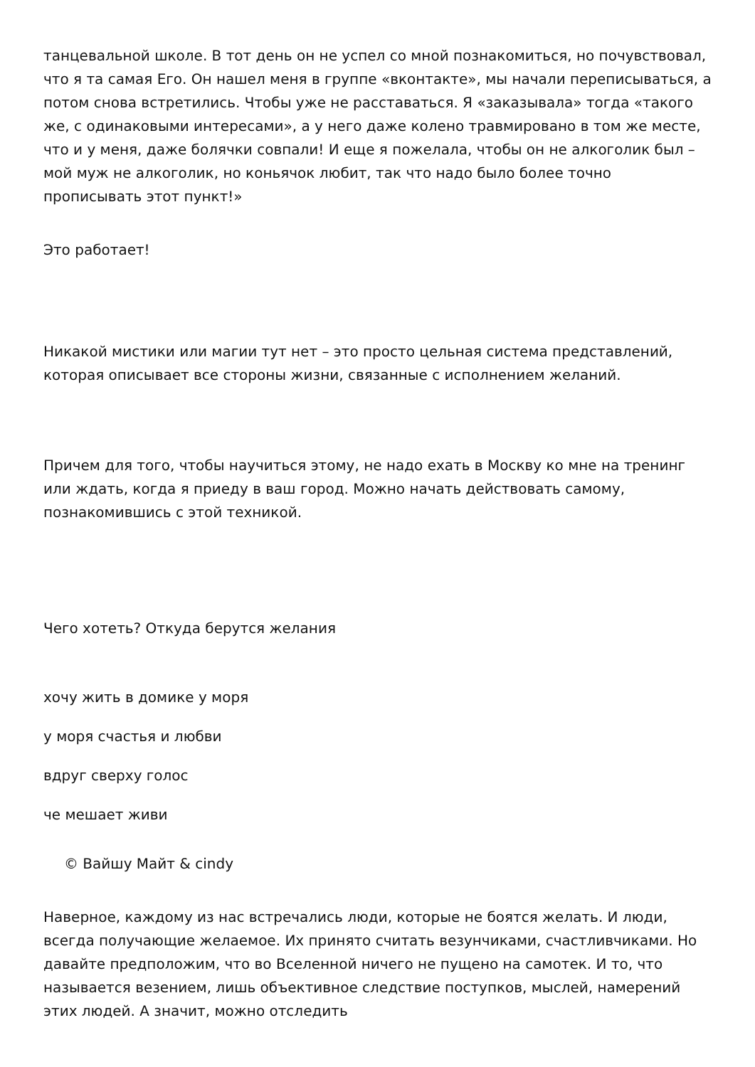танцевальной школе. В тот день он не успел со мной познакомиться, но почувствовал, что я та самая Его. Он нашел меня в группе «вконтакте», мы начали переписываться, а потом снова встретились. Чтобы уже не расставаться. Я «заказывала» тогда «такого же, с одинаковыми интересами», а у него даже колено травмировано в том же месте, что и у меня, даже болячки совпали! И еще я пожелала, чтобы он не алкоголик был – мой муж не алкоголик, но коньячок любит, так что надо было более точно прописывать этот пункт!»
Это работает!
Никакой мистики или магии тут нет – это просто цельная система представлений, которая описывает все стороны жизни, связанные с исполнением желаний.
Причем для того, чтобы научиться этому, не надо ехать в Москву ко мне на тренинг или ждать, когда я приеду в ваш город. Можно начать действовать самому, познакомившись с этой техникой.
Чего хотеть? Откуда берутся желания
хочу жить в домике у моря
у моря счастья и любви
вдруг сверху голос
че мешает живи
© Вайшу Майт & cindy
Наверное, каждому из нас встречались люди, которые не боятся желать. И люди, всегда получающие желаемое. Их принято считать везунчиками, счастливчиками. Но давайте предположим, что во Вселенной ничего не пущено на самотек. И то, что называется везением, лишь объективное следствие поступков, мыслей, намерений этих людей. А значит, можно отследить